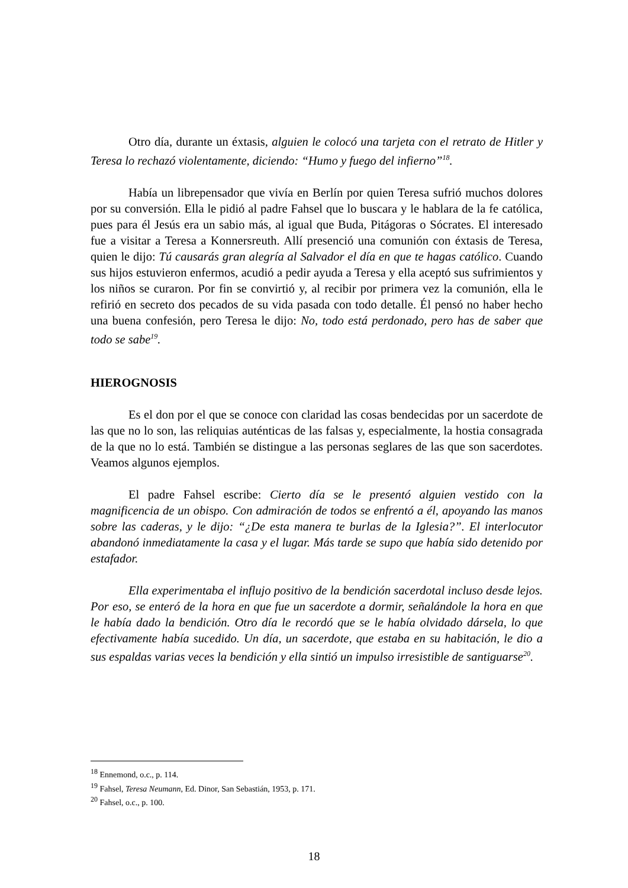Otro día, durante un éxtasis, alguien le colocó una tarjeta con el retrato de Hitler y Teresa lo rechazó violentamente, diciendo: “Humo y fuego del infierno”<sup>18</sup>.
Había un librepensador que vivía en Berlín por quien Teresa sufrió muchos dolores por su conversión. Ella le pidió al padre Fahsel que lo buscara y le hablara de la fe católica, pues para él Jesús era un sabio más, al igual que Buda, Pitágoras o Sócrates. El interesado fue a visitar a Teresa a Konnersreuth. Allí presenció una comunión con éxtasis de Teresa, quien le dijo: Tú causarás gran alegría al Salvador el día en que te hagas católico. Cuando sus hijos estuvieron enfermos, acudió a pedir ayuda a Teresa y ella aceptó sus sufrimientos y los niños se curaron. Por fin se convirtió y, al recibir por primera vez la comunión, ella le refirió en secreto dos pecados de su vida pasada con todo detalle. Él pensó no haber hecho una buena confesión, pero Teresa le dijo: No, todo está perdonado, pero has de saber que todo se sabe<sup>19</sup>.
HIEROGNOSIS
Es el don por el que se conoce con claridad las cosas bendecidas por un sacerdote de las que no lo son, las reliquias auténticas de las falsas y, especialmente, la hostia consagrada de la que no lo está. También se distingue a las personas seglares de las que son sacerdotes. Veamos algunos ejemplos.
El padre Fahsel escribe: Cierto día se le presentó alguien vestido con la magnificencia de un obispo. Con admiración de todos se enfrentó a él, apoyando las manos sobre las caderas, y le dijo: “¿De esta manera te burlas de la Iglesia?”. El interlocutor abandonó inmediatamente la casa y el lugar. Más tarde se supo que había sido detenido por estafador.
Ella experimentaba el influjo positivo de la bendición sacerdotal incluso desde lejos. Por eso, se enteró de la hora en que fue un sacerdote a dormir, señalándole la hora en que le había dado la bendición. Otro día le recordó que se le había olvidado dársela, lo que efectivamente había sucedido. Un día, un sacerdote, que estaba en su habitación, le dio a sus espaldas varias veces la bendición y ella sintió un impulso irresistible de santiguarse<sup>20</sup>.
<sup>18</sup> Ennemond, o.c., p. 114.
<sup>19</sup> Fahsel, Teresa Neumann, Ed. Dinor, San Sebastián, 1953, p. 171.
<sup>20</sup> Fahsel, o.c., p. 100.
18